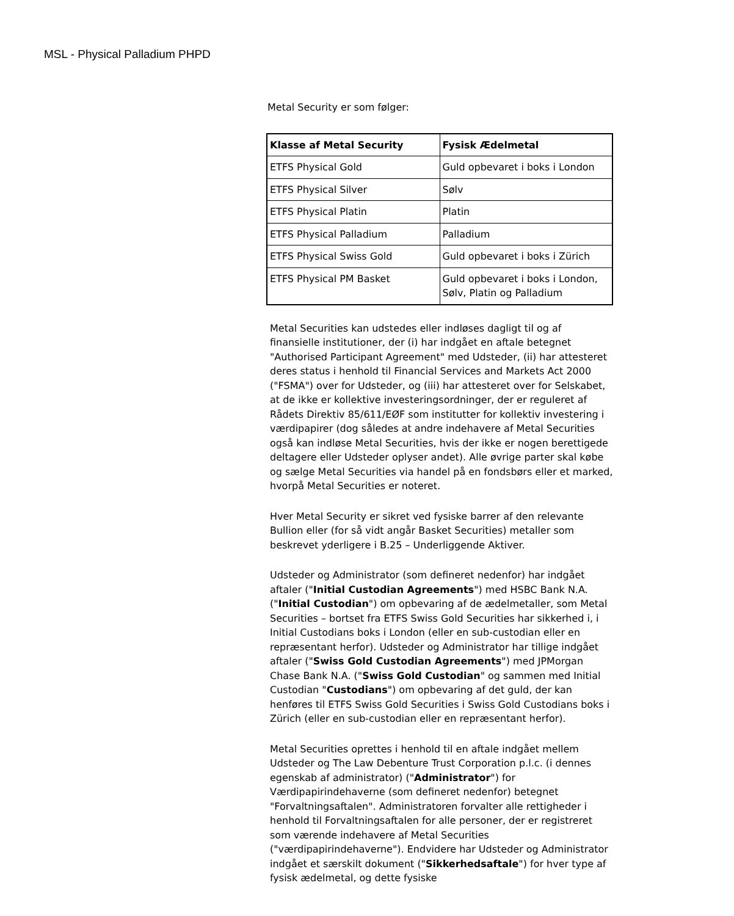MSL - Physical Palladium PHPD
Metal Security er som følger:
| Klasse af Metal Security | Fysisk Ædelmetal |
| --- | --- |
| ETFS Physical Gold | Guld opbevaret i boks i London |
| ETFS Physical Silver | Sølv |
| ETFS Physical Platin | Platin |
| ETFS Physical Palladium | Palladium |
| ETFS Physical Swiss Gold | Guld opbevaret i boks i Zürich |
| ETFS Physical PM Basket | Guld opbevaret i boks i London, Sølv, Platin og Palladium |
Metal Securities kan udstedes eller indløses dagligt til og af finansielle institutioner, der (i) har indgået en aftale betegnet "Authorised Participant Agreement" med Udsteder, (ii) har attesteret deres status i henhold til Financial Services and Markets Act 2000 ("FSMA") over for Udsteder, og (iii) har attesteret over for Selskabet, at de ikke er kollektive investeringsordninger, der er reguleret af Rådets Direktiv 85/611/EØF som institutter for kollektiv investering i værdipapirer (dog således at andre indehavere af Metal Securities også kan indløse Metal Securities, hvis der ikke er nogen berettigede deltagere eller Udsteder oplyser andet). Alle øvrige parter skal købe og sælge Metal Securities via handel på en fondsbørs eller et marked, hvorpå Metal Securities er noteret.
Hver Metal Security er sikret ved fysiske barrer af den relevante Bullion eller (for så vidt angår Basket Securities) metaller som beskrevet yderligere i B.25 – Underliggende Aktiver.
Udsteder og Administrator (som defineret nedenfor) har indgået aftaler ("Initial Custodian Agreements") med HSBC Bank N.A. ("Initial Custodian") om opbevaring af de ædelmetaller, som Metal Securities – bortset fra ETFS Swiss Gold Securities har sikkerhed i, i Initial Custodians boks i London (eller en sub-custodian eller en repræsentant herfor). Udsteder og Administrator har tillige indgået aftaler ("Swiss Gold Custodian Agreements") med JPMorgan Chase Bank N.A. ("Swiss Gold Custodian" og sammen med Initial Custodian "Custodians") om opbevaring af det guld, der kan henføres til ETFS Swiss Gold Securities i Swiss Gold Custodians boks i Zürich (eller en sub-custodian eller en repræsentant herfor).
Metal Securities oprettes i henhold til en aftale indgået mellem Udsteder og The Law Debenture Trust Corporation p.l.c. (i dennes egenskab af administrator) ("Administrator") for Værdipapirindehaverne (som defineret nedenfor) betegnet "Forvaltningsaftalen". Administratoren forvalter alle rettigheder i henhold til Forvaltningsaftalen for alle personer, der er registreret som værende indehavere af Metal Securities ("værdipapirindehaverne"). Endvidere har Udsteder og Administrator indgået et særskilt dokument ("Sikkerhedsaftale") for hver type af fysisk ædelmetal, og dette fysiske